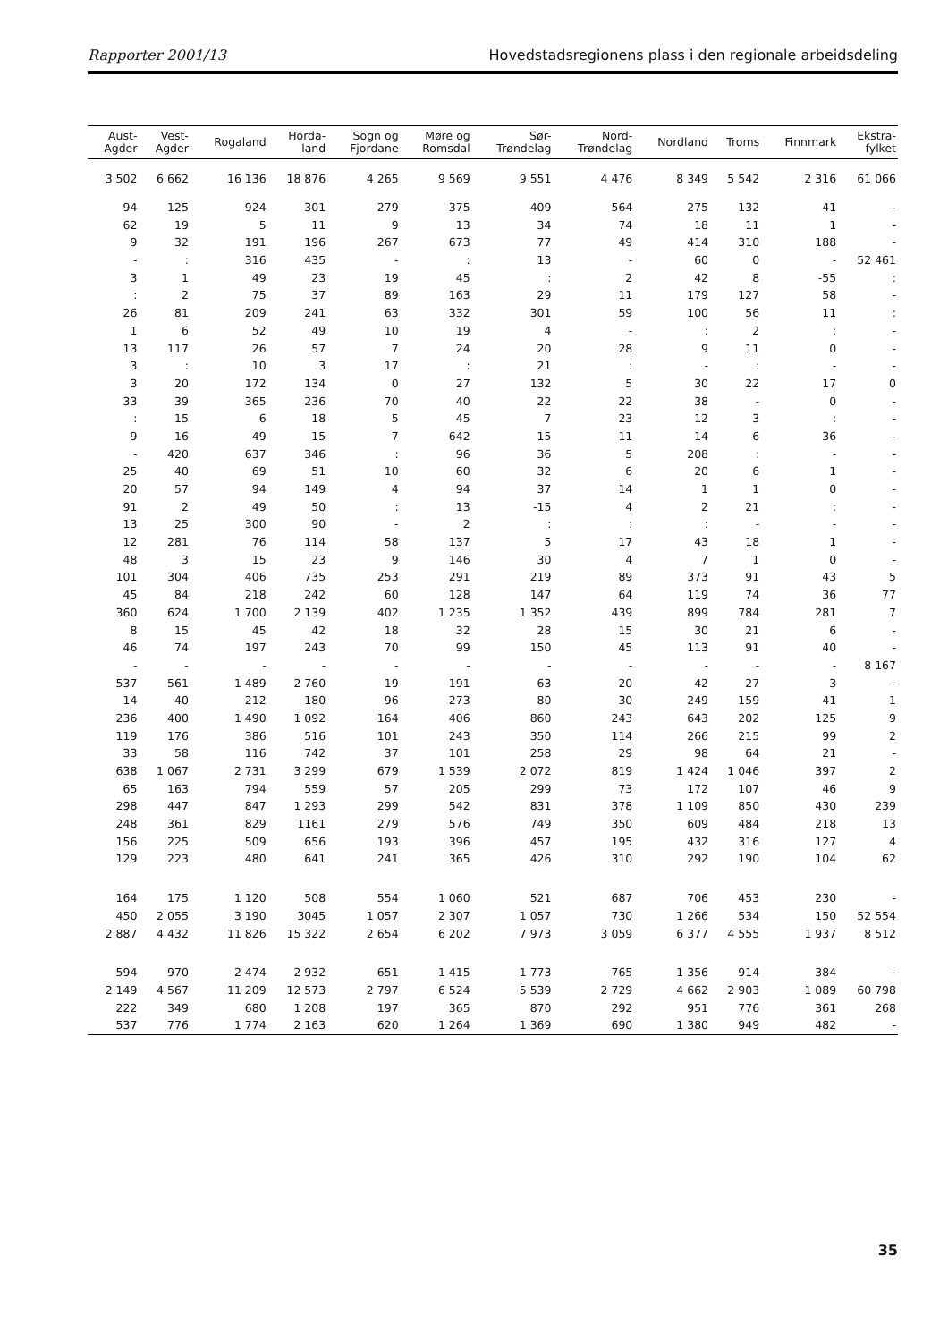Rapporter 2001/13 Hovedstadsregionens plass i den regionale arbeidsdeling
| Aust- Agder | Vest- Agder | Rogaland | Horda- land | Sogn og Fjordane | Møre og Romsdal | Sør- Trøndelag | Nord- Trøndelag | Nordland | Troms | Finnmark | Ekstra- fylket |
| --- | --- | --- | --- | --- | --- | --- | --- | --- | --- | --- | --- |
| 3 502 | 6 662 | 16 136 | 18 876 | 4 265 | 9 569 | 9 551 | 4 476 | 8 349 | 5 542 | 2 316 | 61 066 |
| 94 | 125 | 924 | 301 | 279 | 375 | 409 | 564 | 275 | 132 | 41 | - |
| 62 | 19 | 5 | 11 | 9 | 13 | 34 | 74 | 18 | 11 | 1 | - |
| 9 | 32 | 191 | 196 | 267 | 673 | 77 | 49 | 414 | 310 | 188 | - |
| - | : | 316 | 435 | - | : | 13 | - | 60 | 0 | - | 52 461 |
| 3 | 1 | 49 | 23 | 19 | 45 | : | 2 | 42 | 8 | -55 | : |
| : | 2 | 75 | 37 | 89 | 163 | 29 | 11 | 179 | 127 | 58 | - |
| 26 | 81 | 209 | 241 | 63 | 332 | 301 | 59 | 100 | 56 | 11 | : |
| 1 | 6 | 52 | 49 | 10 | 19 | 4 | - | : | 2 | : | - |
| 13 | 117 | 26 | 57 | 7 | 24 | 20 | 28 | 9 | 11 | 0 | - |
| 3 | : | 10 | 3 | 17 | : | 21 | : | - | : | - | - |
| 3 | 20 | 172 | 134 | 0 | 27 | 132 | 5 | 30 | 22 | 17 | 0 |
| 33 | 39 | 365 | 236 | 70 | 40 | 22 | 22 | 38 | - | 0 | - |
| : | 15 | 6 | 18 | 5 | 45 | 7 | 23 | 12 | 3 | : | - |
| 9 | 16 | 49 | 15 | 7 | 642 | 15 | 11 | 14 | 6 | 36 | - |
| - | 420 | 637 | 346 | : | 96 | 36 | 5 | 208 | : | - | - |
| 25 | 40 | 69 | 51 | 10 | 60 | 32 | 6 | 20 | 6 | 1 | - |
| 20 | 57 | 94 | 149 | 4 | 94 | 37 | 14 | 1 | 1 | 0 | - |
| 91 | 2 | 49 | 50 | : | 13 | -15 | 4 | 2 | 21 | : | - |
| 13 | 25 | 300 | 90 | - | 2 | : | : | : | - | - | - |
| 12 | 281 | 76 | 114 | 58 | 137 | 5 | 17 | 43 | 18 | 1 | - |
| 48 | 3 | 15 | 23 | 9 | 146 | 30 | 4 | 7 | 1 | 0 | - |
| 101 | 304 | 406 | 735 | 253 | 291 | 219 | 89 | 373 | 91 | 43 | 5 |
| 45 | 84 | 218 | 242 | 60 | 128 | 147 | 64 | 119 | 74 | 36 | 77 |
| 360 | 624 | 1 700 | 2 139 | 402 | 1 235 | 1 352 | 439 | 899 | 784 | 281 | 7 |
| 8 | 15 | 45 | 42 | 18 | 32 | 28 | 15 | 30 | 21 | 6 | - |
| 46 | 74 | 197 | 243 | 70 | 99 | 150 | 45 | 113 | 91 | 40 | - |
| - | - | - | - | - | - | - | - | - | - | - | 8 167 |
| 537 | 561 | 1 489 | 2 760 | 19 | 191 | 63 | 20 | 42 | 27 | 3 | - |
| 14 | 40 | 212 | 180 | 96 | 273 | 80 | 30 | 249 | 159 | 41 | 1 |
| 236 | 400 | 1 490 | 1 092 | 164 | 406 | 860 | 243 | 643 | 202 | 125 | 9 |
| 119 | 176 | 386 | 516 | 101 | 243 | 350 | 114 | 266 | 215 | 99 | 2 |
| 33 | 58 | 116 | 742 | 37 | 101 | 258 | 29 | 98 | 64 | 21 | - |
| 638 | 1 067 | 2 731 | 3 299 | 679 | 1 539 | 2 072 | 819 | 1 424 | 1 046 | 397 | 2 |
| 65 | 163 | 794 | 559 | 57 | 205 | 299 | 73 | 172 | 107 | 46 | 9 |
| 298 | 447 | 847 | 1 293 | 299 | 542 | 831 | 378 | 1 109 | 850 | 430 | 239 |
| 248 | 361 | 829 | 1161 | 279 | 576 | 749 | 350 | 609 | 484 | 218 | 13 |
| 156 | 225 | 509 | 656 | 193 | 396 | 457 | 195 | 432 | 316 | 127 | 4 |
| 129 | 223 | 480 | 641 | 241 | 365 | 426 | 310 | 292 | 190 | 104 | 62 |
| 164 | 175 | 1 120 | 508 | 554 | 1 060 | 521 | 687 | 706 | 453 | 230 | - |
| 450 | 2 055 | 3 190 | 3045 | 1 057 | 2 307 | 1 057 | 730 | 1 266 | 534 | 150 | 52 554 |
| 2 887 | 4 432 | 11 826 | 15 322 | 2 654 | 6 202 | 7 973 | 3 059 | 6 377 | 4 555 | 1 937 | 8 512 |
| 594 | 970 | 2 474 | 2 932 | 651 | 1 415 | 1 773 | 765 | 1 356 | 914 | 384 | - |
| 2 149 | 4 567 | 11 209 | 12 573 | 2 797 | 6 524 | 5 539 | 2 729 | 4 662 | 2 903 | 1 089 | 60 798 |
| 222 | 349 | 680 | 1 208 | 197 | 365 | 870 | 292 | 951 | 776 | 361 | 268 |
| 537 | 776 | 1 774 | 2 163 | 620 | 1 264 | 1 369 | 690 | 1 380 | 949 | 482 | - |
35